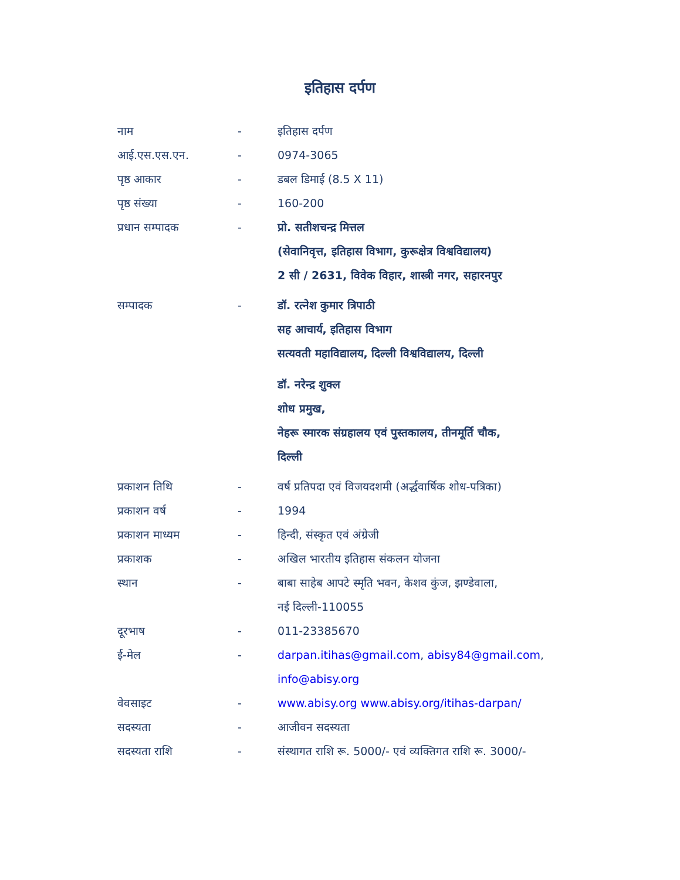इतिहास दर्पण
| नाम | - | इतिहास दर्पण |
| आई.एस.एस.एन. | - | 0974-3065 |
| पृष्ठ आकार | - | डबल डिमाई (8.5 X 11) |
| पृष्ठ संख्या | - | 160-200 |
| प्रधान सम्पादक | - | प्रो. सतीशचन्द्र मित्तल (सेवानिवृत्त, इतिहास विभाग, कुरूक्षेत्र विश्वविद्यालय) 2 सी / 2631, विवेक विहार, शास्त्री नगर, सहारनपुर |
| सम्पादक | - | डॉ. रत्नेश कुमार त्रिपाठी सह आचार्य, इतिहास विभाग सत्यवती महाविद्यालय, दिल्ली विश्वविद्यालय, दिल्ली डॉ. नरेन्द्र शुक्ल शोध प्रमुख, नेहरू स्मारक संग्रहालय एवं पुस्तकालय, तीनमूर्ति चौक, दिल्ली |
| प्रकाशन तिथि | - | वर्ष प्रतिपदा एवं विजयदशमी (अर्द्धवार्षिक शोध-पत्रिका) |
| प्रकाशन वर्ष | - | 1994 |
| प्रकाशन माध्यम | - | हिन्दी, संस्कृत एवं अंग्रेजी |
| प्रकाशक | - | अखिल भारतीय इतिहास संकलन योजना |
| स्थान | - | बाबा साहेब आपटे स्मृति भवन, केशव कुंज, झण्डेवाला, नई दिल्ली-110055 |
| दूरभाष | - | 011-23385670 |
| ई-मेल | - | darpan.itihas@gmail.com , abisy84@gmail.com , info@abisy.org |
| वेवसाइट | - | www.abisy.org www.abisy.org/itihas-darpan/ |
| सदस्यता | - | आजीवन सदस्यता |
| सदस्यता राशि | - | संस्थागत राशि रू. 5000/- एवं व्यक्तिगत राशि रू. 3000/- |